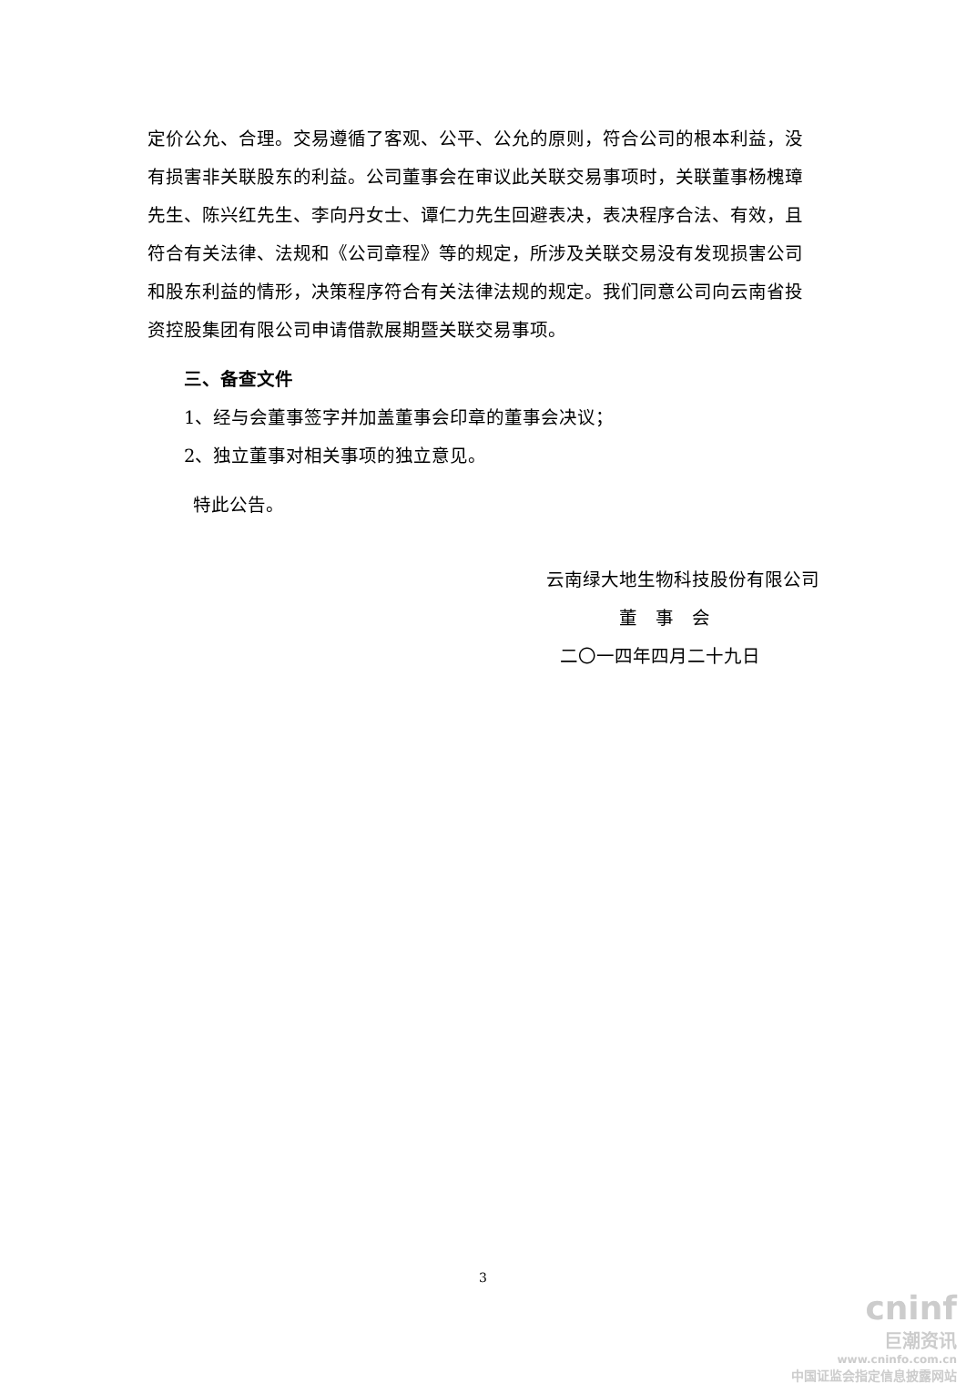定价公允、合理。交易遵循了客观、公平、公允的原则，符合公司的根本利益，没有损害非关联股东的利益。公司董事会在审议此关联交易事项时，关联董事杨槐璋先生、陈兴红先生、李向丹女士、谭仁力先生回避表决，表决程序合法、有效，且符合有关法律、法规和《公司章程》等的规定，所涉及关联交易没有发现损害公司和股东利益的情形，决策程序符合有关法律法规的规定。我们同意公司向云南省投资控股集团有限公司申请借款展期暨关联交易事项。
三、备查文件
1、经与会董事签字并加盖董事会印章的董事会决议；
2、独立董事对相关事项的独立意见。
特此公告。
云南绿大地生物科技股份有限公司
董　事　会
二〇一四年四月二十九日
3
cninf
巨潮资讯
www.cninfo.com.cn
中国证监会指定信息披露网站